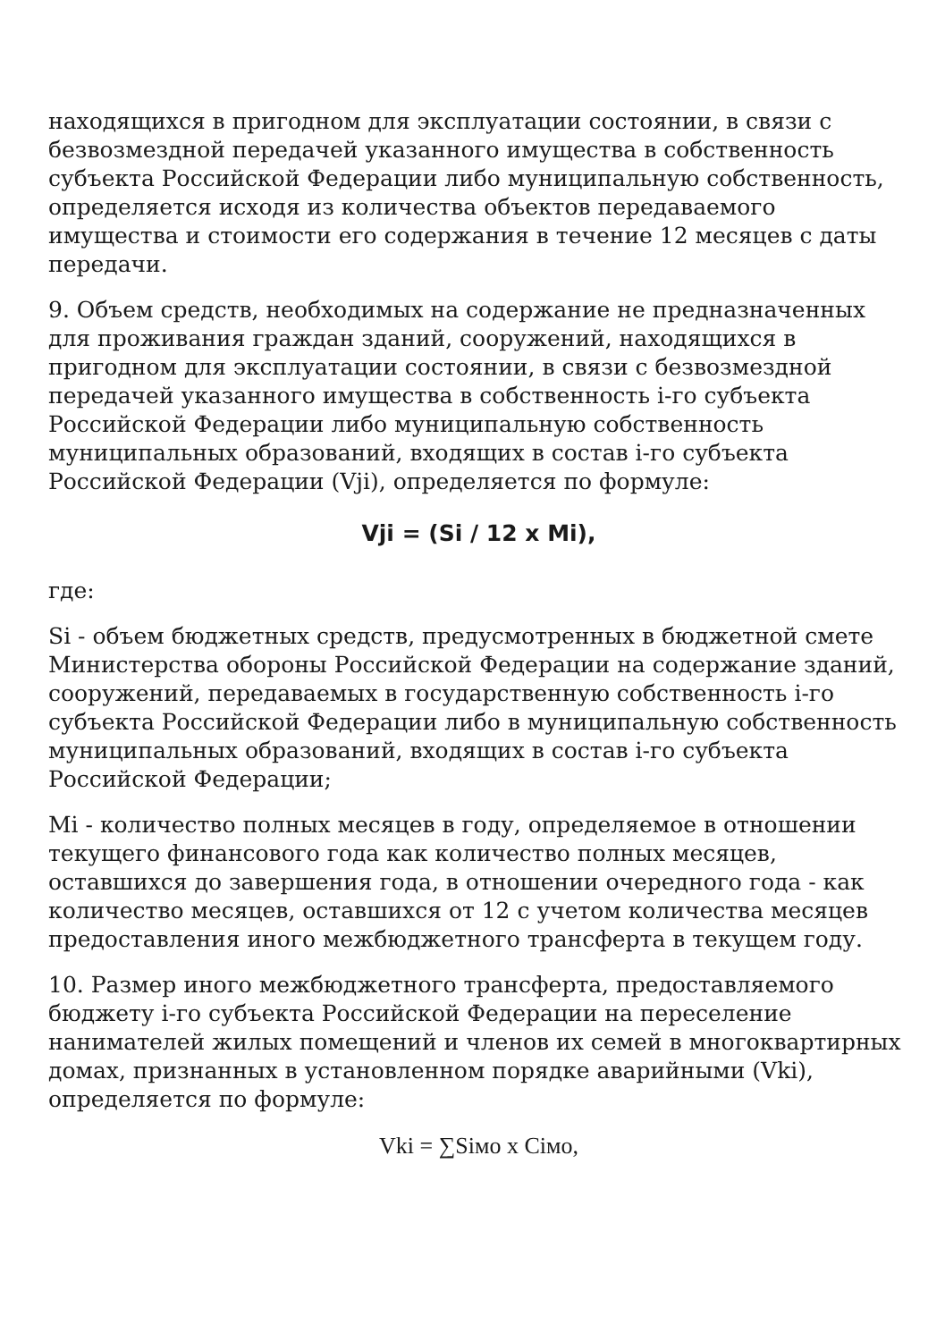находящихся в пригодном для эксплуатации состоянии, в связи с безвозмездной передачей указанного имущества в собственность субъекта Российской Федерации либо муниципальную собственность, определяется исходя из количества объектов передаваемого имущества и стоимости его содержания в течение 12 месяцев с даты передачи.
9. Объем средств, необходимых на содержание не предназначенных для проживания граждан зданий, сооружений, находящихся в пригодном для эксплуатации состоянии, в связи с безвозмездной передачей указанного имущества в собственность i-го субъекта Российской Федерации либо муниципальную собственность муниципальных образований, входящих в состав i-го субъекта Российской Федерации (Vji), определяется по формуле:
Vji = (Si / 12 x Mi),
где:
Si - объем бюджетных средств, предусмотренных в бюджетной смете Министерства обороны Российской Федерации на содержание зданий, сооружений, передаваемых в государственную собственность i-го субъекта Российской Федерации либо в муниципальную собственность муниципальных образований, входящих в состав i-го субъекта Российской Федерации;
Mi - количество полных месяцев в году, определяемое в отношении текущего финансового года как количество полных месяцев, оставшихся до завершения года, в отношении очередного года - как количество месяцев, оставшихся от 12 с учетом количества месяцев предоставления иного межбюджетного трансферта в текущем году.
10. Размер иного межбюджетного трансферта, предоставляемого бюджету i-го субъекта Российской Федерации на переселение нанимателей жилых помещений и членов их семей в многоквартирных домах, признанных в установленном порядке аварийными (Vki), определяется по формуле:
Vki = ∑Siмо x Ciмо,